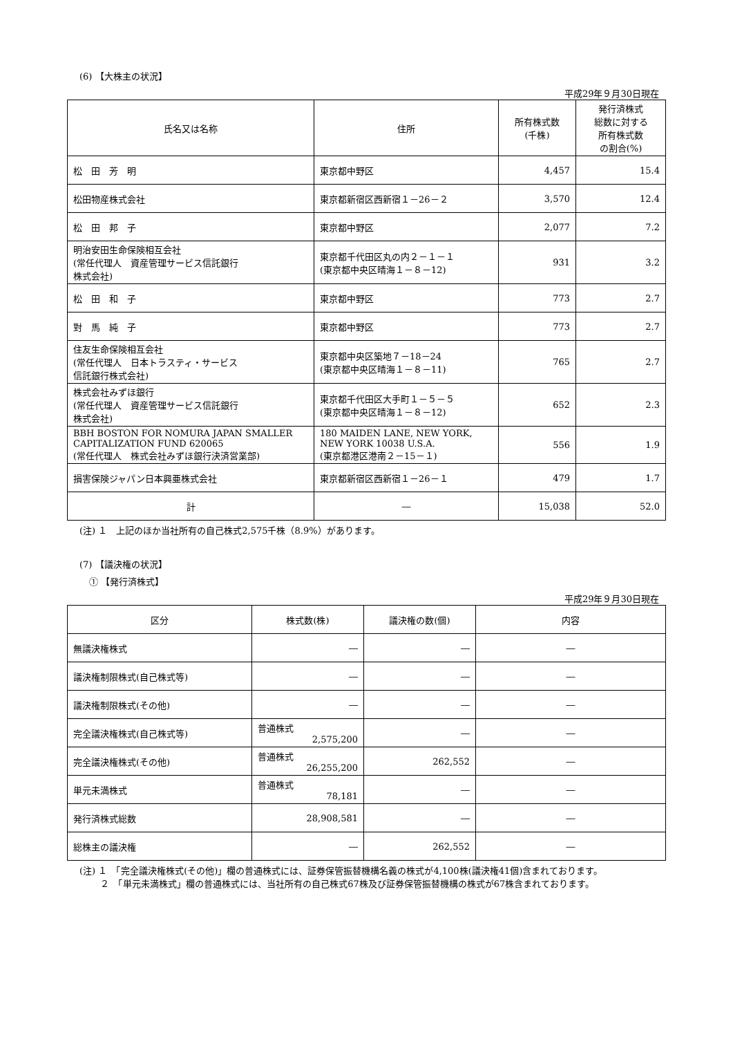(6) 【大株主の状況】
平成29年９月30日現在
| 氏名又は名称 | 住所 | 所有株式数 (千株) | 発行済株式 総数に対する 所有株式数 の割合(%) |
| --- | --- | --- | --- |
| 松 田 芳 明 | 東京都中野区 | 4,457 | 15.4 |
| 松田物産株式会社 | 東京都新宿区西新宿１－26－２ | 3,570 | 12.4 |
| 松 田 邦 子 | 東京都中野区 | 2,077 | 7.2 |
| 明治安田生命保険相互会社 (常任代理人 資産管理サービス信託銀行 株式会社) | 東京都千代田区丸の内２－１－１ (東京都中央区晴海１－８－12) | 931 | 3.2 |
| 松 田 和 子 | 東京都中野区 | 773 | 2.7 |
| 對 馬 純 子 | 東京都中野区 | 773 | 2.7 |
| 住友生命保険相互会社 (常任代理人 日本トラスティ・サービス 信託銀行株式会社) | 東京都中央区築地７－18－24 (東京都中央区晴海１－８－11) | 765 | 2.7 |
| 株式会社みずほ銀行 (常任代理人 資産管理サービス信託銀行 株式会社) | 東京都千代田区大手町１－５－５ (東京都中央区晴海１－８－12) | 652 | 2.3 |
| BBH BOSTON FOR NOMURA JAPAN SMALLER CAPITALIZATION FUND 620065 (常任代理人 株式会社みずほ銀行決済営業部) | 180 MAIDEN LANE, NEW YORK, NEW YORK 10038 U.S.A. (東京都港区港南２－15－１) | 556 | 1.9 |
| 損害保険ジャパン日本興亜株式会社 | 東京都新宿区西新宿１－26－１ | 479 | 1.7 |
| 計 | ― | 15,038 | 52.0 |
(注) １　上記のほか当社所有の自己株式2,575千株（8.9%）があります。
(7) 【議決権の状況】
① 【発行済株式】
平成29年９月30日現在
| 区分 | 株式数(株) | 議決権の数(個) | 内容 |
| --- | --- | --- | --- |
| 無議決権株式 | ― | ― | ― |
| 議決権制限株式(自己株式等) | ― | ― | ― |
| 議決権制限株式(その他) | ― | ― | ― |
| 完全議決権株式(自己株式等) | 普通株式 2,575,200 | ― | ― |
| 完全議決権株式(その他) | 普通株式 26,255,200 | 262,552 | ― |
| 単元未満株式 | 普通株式 78,181 | ― | ― |
| 発行済株式総数 | 28,908,581 | ― | ― |
| 総株主の議決権 | ― | 262,552 | ― |
(注) １　「完全議決権株式(その他)」欄の普通株式には、証券保管振替機構名義の株式が4,100株(議決権41個)含まれております。
　　 ２　「単元未満株式」欄の普通株式には、当社所有の自己株式67株及び証券保管振替機構の株式が67株含まれております。